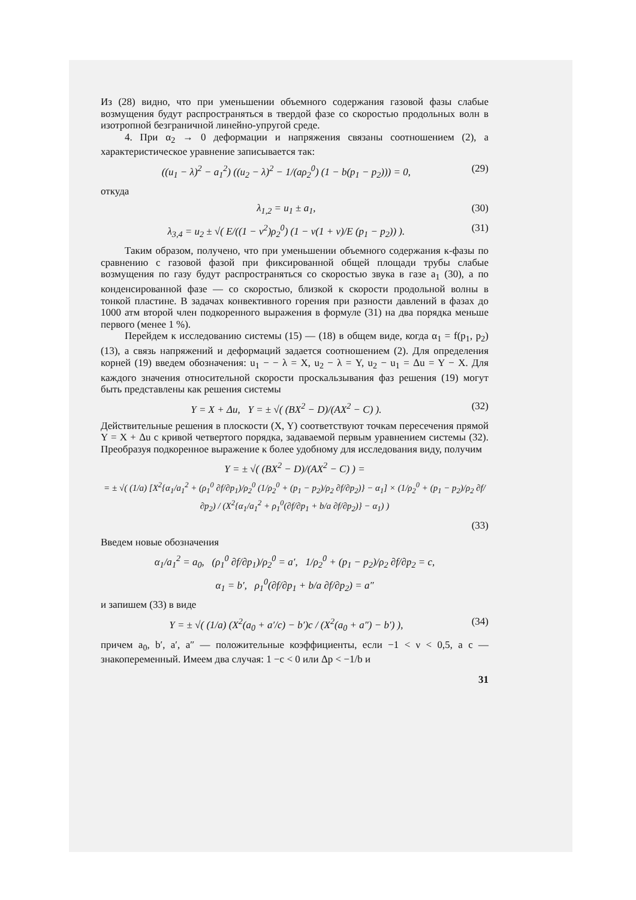Из (28) видно, что при уменьшении объемного содержания газовой фазы слабые возмущения будут распространяться в твердой фазе со скоростью продольных волн в изотропной безграничной линейно-упругой среде.
4. При α<sub>2</sub> → 0 деформации и напряжения связаны соотношением (2), а характеристическое уравнение записывается так:
((u<sub>1</sub> − λ)<sup>2</sup> − a<sub>1</sub><sup>2</sup>) ((u<sub>2</sub> − λ)<sup>2</sup> − 1/(aρ<sub>2</sub><sup>0</sup>) (1 − b(p<sub>1</sub> − p<sub>2</sub>))) = 0, (29)
откуда
λ<sub>1,2</sub> = u<sub>1</sub> ± a<sub>1</sub>, (30)
λ<sub>3,4</sub> = u<sub>2</sub> ± √( E/((1 − ν<sup>2</sup>)ρ<sub>2</sub><sup>0</sup>) (1 − ν(1 + ν)/E (p<sub>1</sub> − p<sub>2</sub>)) ). (31)
Таким образом, получено, что при уменьшении объемного содержания к-фазы по сравнению с газовой фазой при фиксированной общей площади трубы слабые возмущения по газу будут распространяться со скоростью звука в газе a<sub>1</sub> (30), а по конденсированной фазе — со скоростью, близкой к скорости продольной волны в тонкой пластине. В задачах конвективного горения при разности давлений в фазах до 1000 атм второй член подкоренного выражения в формуле (31) на два порядка меньше первого (менее 1 %).
Перейдем к исследованию системы (15) — (18) в общем виде, когда α<sub>1</sub> = f(p<sub>1</sub>, p<sub>2</sub>) (13), а связь напряжений и деформаций задается соотношением (2). Для определения корней (19) введем обозначения: u<sub>1</sub> − − λ = X, u<sub>2</sub> − λ = Y, u<sub>2</sub> − u<sub>1</sub> = Δu = Y − X. Для каждого значения относительной скорости проскальзывания фаз решения (19) могут быть представлены как решения системы
Y = X + Δu, Y = ± √( (BX<sup>2</sup> − D)/(AX<sup>2</sup> − C) ). (32)
Действительные решения в плоскости (X, Y) соответствуют точкам пересечения прямой Y = X + Δu с кривой четвертого порядка, задаваемой первым уравнением системы (32). Преобразуя подкоренное выражение к более удобному для исследования виду, получим
Y = ± √( (BX<sup>2</sup> − D)/(AX<sup>2</sup> − C) ) =
= ± √( (1/a) [X<sup>2</sup>{α<sub>1</sub>/a<sub>1</sub><sup>2</sup> + (ρ<sub>1</sub><sup>0</sup> ∂f/∂p<sub>1</sub>)/ρ<sub>2</sub><sup>0</sup> (1/ρ<sub>2</sub><sup>0</sup> + (p<sub>1</sub> − p<sub>2</sub>)/ρ<sub>2</sub> ∂f/∂p<sub>2</sub>)} − α<sub>1</sub>] × (1/ρ<sub>2</sub><sup>0</sup> + (p<sub>1</sub> − p<sub>2</sub>)/ρ<sub>2</sub> ∂f/∂p<sub>2</sub>) / (X<sup>2</sup>{α<sub>1</sub>/a<sub>1</sub><sup>2</sup> + ρ<sub>1</sub><sup>0</sup>(∂f/∂p<sub>1</sub> + b/a ∂f/∂p<sub>2</sub>)} − α<sub>1</sub>) )
(33)
Введем новые обозначения
α<sub>1</sub>/a<sub>1</sub><sup>2</sup> = a<sub>0</sub>, (ρ<sub>1</sub><sup>0</sup> ∂f/∂p<sub>1</sub>)/ρ<sub>2</sub><sup>0</sup> = a′, 1/ρ<sub>2</sub><sup>0</sup> + (p<sub>1</sub> − p<sub>2</sub>)/ρ<sub>2</sub> ∂f/∂p<sub>2</sub> = c,
α<sub>1</sub> = b′, ρ<sub>1</sub><sup>0</sup>(∂f/∂p<sub>1</sub> + b/a ∂f/∂p<sub>2</sub>) = a″
и запишем (33) в виде
Y = ± √( (1/a) (X<sup>2</sup>(a<sub>0</sub> + a′/c) − b′)c / (X<sup>2</sup>(a<sub>0</sub> + a″) − b′) ), (34)
причем a<sub>0</sub>, b′, a′, a″ — положительные коэффициенты, если −1 < ν < 0,5, а c — знакопеременный. Имеем два случая: 1 −c < 0 или Δp < −1/b и
31